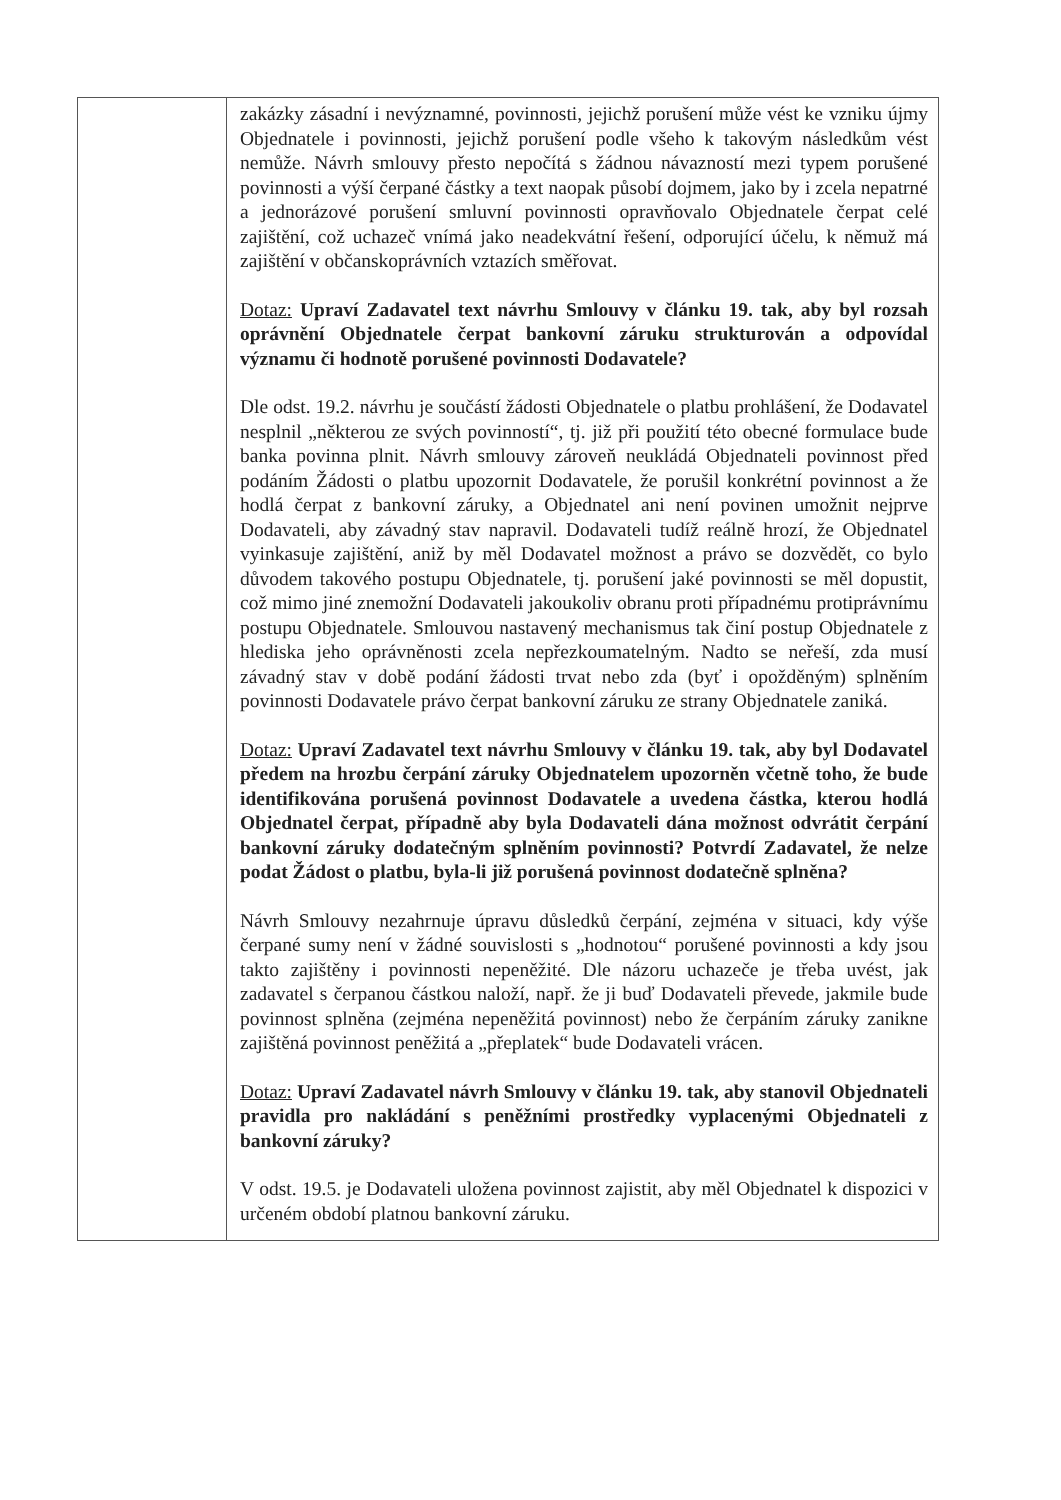| | zakázky zásadní i nevýznamné, povinnosti, jejichž porušení může vést ke vzniku újmy Objednatele i povinnosti, jejichž porušení podle všeho k takovým následkům vést nemůže. Návrh smlouvy přesto nepočítá s žádnou návazností mezi typem porušené povinnosti a výší čerpané částky a text naopak působí dojmem, jako by i zcela nepatrné a jednorázové porušení smluvní povinnosti opravňovalo Objednatele čerpat celé zajištění, což uchazeč vnímá jako neadekvátní řešení, odporující účelu, k němuž má zajištění v občanskoprávních vztazích směřovat. Dotaz: Upraví Zadavatel text návrhu Smlouvy v článku 19. tak, aby byl rozsah oprávnění Objednatele čerpat bankovní záruku strukturován a odpovídal významu či hodnotě porušené povinnosti Dodavatele? Dle odst. 19.2. návrhu je součástí žádosti Objednatele o platbu prohlášení, že Dodavatel nesplnil „některou ze svých povinností“, tj. již při použití této obecné formulace bude banka povinna plnit. Návrh smlouvy zároveň neukládá Objednateli povinnost před podáním Žádosti o platbu upozornit Dodavatele, že porušil konkrétní povinnost a že hodlá čerpat z bankovní záruky, a Objednatel ani není povinen umožnit nejprve Dodavateli, aby závadný stav napravil. Dodavateli tudíž reálně hrozí, že Objednatel vyinkasuje zajištění, aniž by měl Dodavatel možnost a právo se dozvědět, co bylo důvodem takového postupu Objednatele, tj. porušení jaké povinnosti se měl dopustit, což mimo jiné znemožní Dodavateli jakoukoliv obranu proti případnému protiprávnímu postupu Objednatele. Smlouvou nastavený mechanismus tak činí postup Objednatele z hlediska jeho oprávněnosti zcela nepřezkoumatelným. Nadto se neřeší, zda musí závadný stav v době podání žádosti trvat nebo zda (byť i opožděným) splněním povinnosti Dodavatele právo čerpat bankovní záruku ze strany Objednatele zaniká. Dotaz: Upraví Zadavatel text návrhu Smlouvy v článku 19. tak, aby byl Dodavatel předem na hrozbu čerpání záruky Objednatelem upozorněn včetně toho, že bude identifikována porušená povinnost Dodavatele a uvedena částka, kterou hodlá Objednatel čerpat, případně aby byla Dodavateli dána možnost odvrátit čerpání bankovní záruky dodatečným splněním povinnosti? Potvrdí Zadavatel, že nelze podat Žádost o platbu, byla-li již porušená povinnost dodatečně splněna? Návrh Smlouvy nezahrnuje úpravu důsledků čerpání, zejména v situaci, kdy výše čerpané sumy není v žádné souvislosti s „hodnotou“ porušené povinnosti a kdy jsou takto zajištěny i povinnosti nepeněžité. Dle názoru uchazeče je třeba uvést, jak zadavatel s čerpanou částkou naloží, např. že ji buď Dodavateli převede, jakmile bude povinnost splněna (zejména nepeněžitá povinnost) nebo že čerpáním záruky zanikne zajištěná povinnost peněžitá a „přeplatek“ bude Dodavateli vrácen. Dotaz: Upraví Zadavatel návrh Smlouvy v článku 19. tak, aby stanovil Objednateli pravidla pro nakládání s peněžními prostředky vyplacenými Objednateli z bankovní záruky? V odst. 19.5. je Dodavateli uložena povinnost zajistit, aby měl Objednatel k dispozici v určeném období platnou bankovní záruku. |